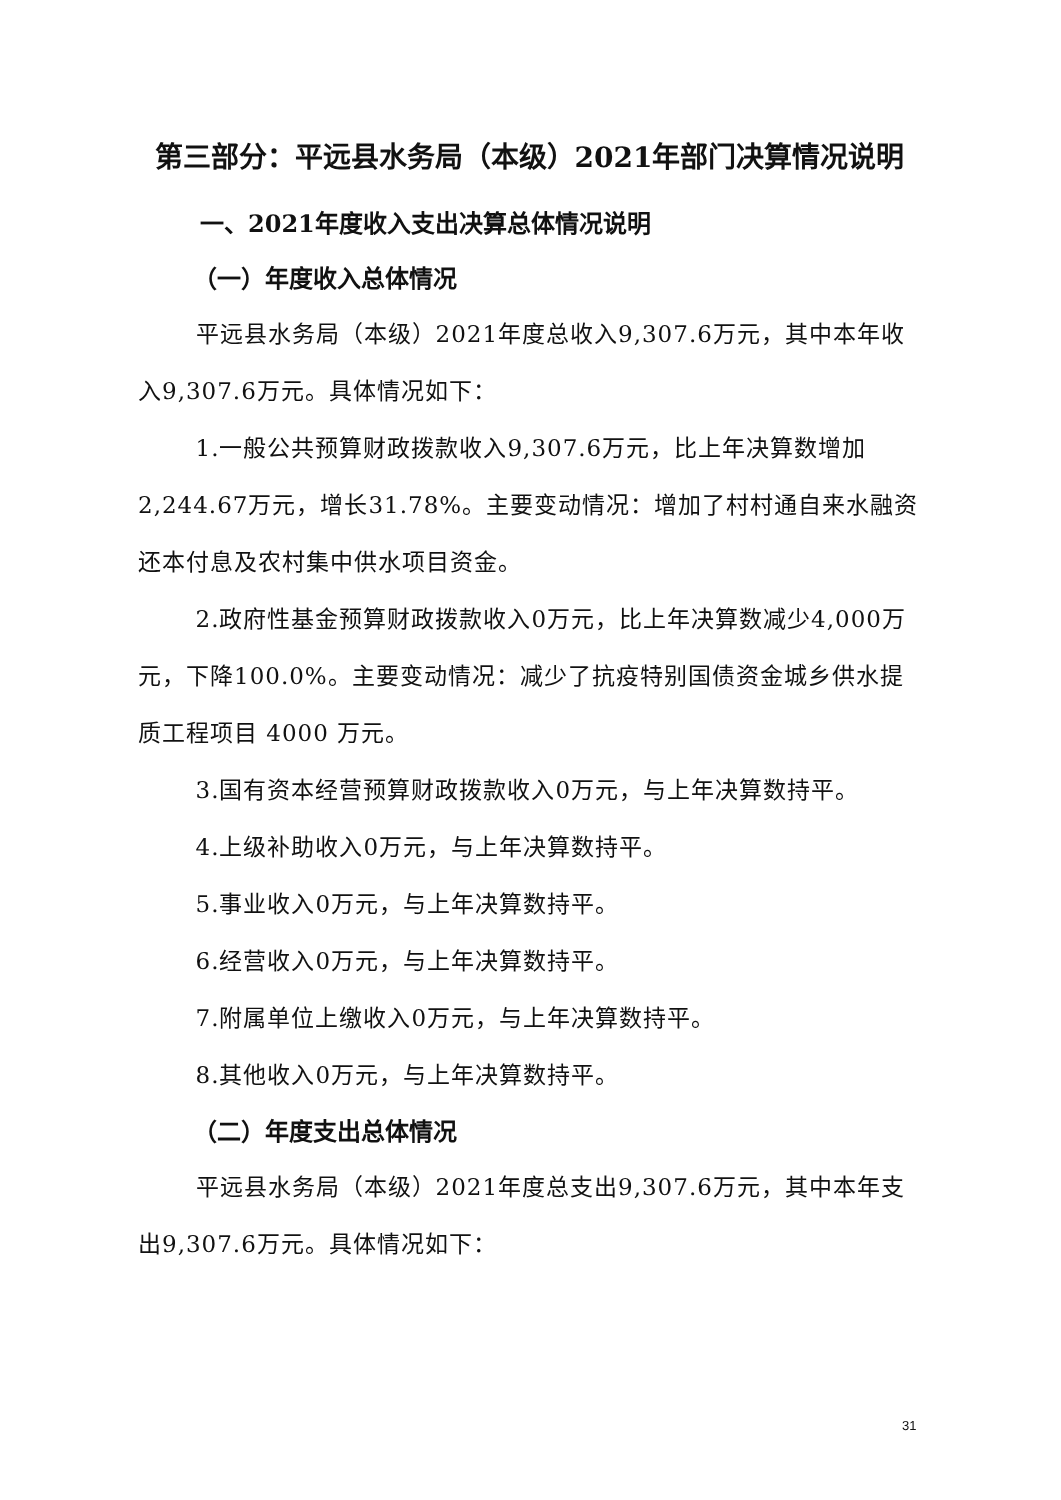第三部分：平远县水务局（本级）2021年部门决算情况说明
一、2021年度收入支出决算总体情况说明
（一）年度收入总体情况
平远县水务局（本级）2021年度总收入9,307.6万元，其中本年收入9,307.6万元。具体情况如下：
1.一般公共预算财政拨款收入9,307.6万元，比上年决算数增加2,244.67万元，增长31.78%。主要变动情况：增加了村村通自来水融资还本付息及农村集中供水项目资金。
2.政府性基金预算财政拨款收入0万元，比上年决算数减少4,000万元，下降100.0%。主要变动情况：减少了抗疫特别国债资金城乡供水提质工程项目 4000 万元。
3.国有资本经营预算财政拨款收入0万元，与上年决算数持平。
4.上级补助收入0万元，与上年决算数持平。
5.事业收入0万元，与上年决算数持平。
6.经营收入0万元，与上年决算数持平。
7.附属单位上缴收入0万元，与上年决算数持平。
8.其他收入0万元，与上年决算数持平。
（二）年度支出总体情况
平远县水务局（本级）2021年度总支出9,307.6万元，其中本年支出9,307.6万元。具体情况如下：
31